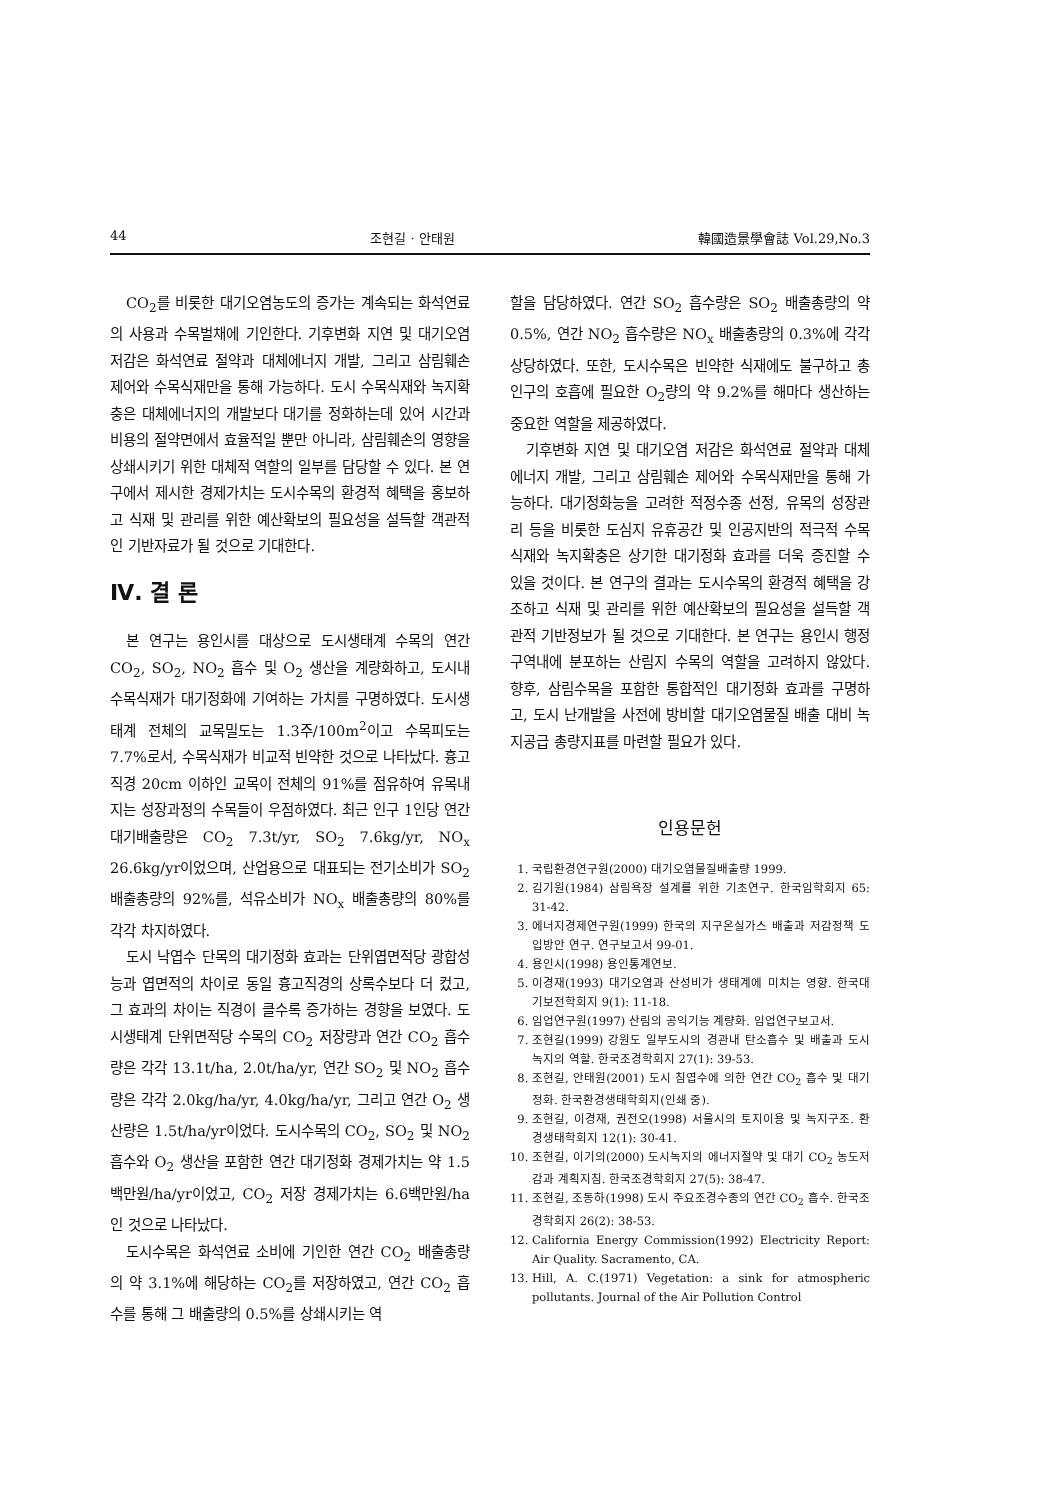44 조현길 · 안태원 韓國造景學會誌 Vol.29,No.3
CO<sub>2</sub>를 비롯한 대기오염농도의 증가는 계속되는 화석연료의 사용과 수목벌채에 기인한다. 기후변화 지연 및 대기오염 저감은 화석연료 절약과 대체에너지 개발, 그리고 삼림훼손 제어와 수목식재만을 통해 가능하다. 도시 수목식재와 녹지확충은 대체에너지의 개발보다 대기를 정화하는데 있어 시간과 비용의 절약면에서 효율적일 뿐만 아니라, 삼림훼손의 영향을 상쇄시키기 위한 대체적 역할의 일부를 담당할 수 있다. 본 연구에서 제시한 경제가치는 도시수목의 환경적 혜택을 홍보하고 식재 및 관리를 위한 예산확보의 필요성을 설득할 객관적인 기반자료가 될 것으로 기대한다.
Ⅳ. 결 론
본 연구는 용인시를 대상으로 도시생태계 수목의 연간 CO<sub>2</sub>, SO<sub>2</sub>, NO<sub>2</sub> 흡수 및 O<sub>2</sub> 생산을 계량화하고, 도시내 수목식재가 대기정화에 기여하는 가치를 구명하였다. 도시생태계 전체의 교목밀도는 1.3주/100m<sup>2</sup>이고 수목피도는 7.7%로서, 수목식재가 비교적 빈약한 것으로 나타났다. 흉고직경 20cm 이하인 교목이 전체의 91%를 점유하여 유목내지는 성장과정의 수목들이 우점하였다. 최근 인구 1인당 연간 대기배출량은 CO<sub>2</sub> 7.3t/yr, SO<sub>2</sub> 7.6kg/yr, NO<sub>x</sub> 26.6kg/yr이었으며, 산업용으로 대표되는 전기소비가 SO<sub>2</sub> 배출총량의 92%를, 석유소비가 NO<sub>x</sub> 배출총량의 80%를 각각 차지하였다.
도시 낙엽수 단목의 대기정화 효과는 단위엽면적당 광합성능과 엽면적의 차이로 동일 흉고직경의 상록수보다 더 컸고, 그 효과의 차이는 직경이 클수록 증가하는 경향을 보였다. 도시생태계 단위면적당 수목의 CO<sub>2</sub> 저장량과 연간 CO<sub>2</sub> 흡수량은 각각 13.1t/ha, 2.0t/ha/yr, 연간 SO<sub>2</sub> 및 NO<sub>2</sub> 흡수량은 각각 2.0kg/ha/yr, 4.0kg/ha/yr, 그리고 연간 O<sub>2</sub> 생산량은 1.5t/ha/yr이었다. 도시수목의 CO<sub>2</sub>, SO<sub>2</sub> 및 NO<sub>2</sub> 흡수와 O<sub>2</sub> 생산을 포함한 연간 대기정화 경제가치는 약 1.5백만원/ha/yr이었고, CO<sub>2</sub> 저장 경제가치는 6.6백만원/ha인 것으로 나타났다.
도시수목은 화석연료 소비에 기인한 연간 CO<sub>2</sub> 배출총량의 약 3.1%에 해당하는 CO<sub>2</sub>를 저장하였고, 연간 CO<sub>2</sub> 흡수를 통해 그 배출량의 0.5%를 상쇄시키는 역
할을 담당하였다. 연간 SO<sub>2</sub> 흡수량은 SO<sub>2</sub> 배출총량의 약 0.5%, 연간 NO<sub>2</sub> 흡수량은 NO<sub>x</sub> 배출총량의 0.3%에 각각 상당하였다. 또한, 도시수목은 빈약한 식재에도 불구하고 총인구의 호흡에 필요한 O<sub>2</sub>량의 약 9.2%를 해마다 생산하는 중요한 역할을 제공하였다.
기후변화 지연 및 대기오염 저감은 화석연료 절약과 대체에너지 개발, 그리고 삼림훼손 제어와 수목식재만을 통해 가능하다. 대기정화능을 고려한 적정수종 선정, 유목의 성장관리 등을 비롯한 도심지 유휴공간 및 인공지반의 적극적 수목식재와 녹지확충은 상기한 대기정화 효과를 더욱 증진할 수 있을 것이다. 본 연구의 결과는 도시수목의 환경적 혜택을 강조하고 식재 및 관리를 위한 예산확보의 필요성을 설득할 객관적 기반정보가 될 것으로 기대한다. 본 연구는 용인시 행정구역내에 분포하는 산림지 수목의 역할을 고려하지 않았다. 향후, 삼림수목을 포함한 통합적인 대기정화 효과를 구명하고, 도시 난개발을 사전에 방비할 대기오염물질 배출 대비 녹지공급 총량지표를 마련할 필요가 있다.
인용문헌
1. 국립환경연구원(2000) 대기오염물질배출량 1999.
2. 김기원(1984) 삼림욕장 설계를 위한 기초연구. 한국임학회지 65: 31-42.
3. 에너지경제연구원(1999) 한국의 지구온실가스 배출과 저감정책 도입방안 연구. 연구보고서 99-01.
4. 용인시(1998) 용인통계연보.
5. 이경재(1993) 대기오염과 산성비가 생태계에 미치는 영향. 한국대기보전학회지 9(1): 11-18.
6. 임업연구원(1997) 산림의 공익기능 계량화. 임업연구보고서.
7. 조현길(1999) 강원도 일부도시의 경관내 탄소흡수 및 배출과 도시녹지의 역할. 한국조경학회지 27(1): 39-53.
8. 조현길, 안태원(2001) 도시 침엽수에 의한 연간 CO<sub>2</sub> 흡수 및 대기정화. 한국환경생태학회지(인쇄 중).
9. 조현길, 이경재, 권전오(1998) 서울시의 토지이용 및 녹지구조. 환경생태학회지 12(1): 30-41.
10. 조현길, 이기의(2000) 도시녹지의 에너지절약 및 대기 CO<sub>2</sub> 농도저감과 계획지침. 한국조경학회지 27(5): 38-47.
11. 조현길, 조동하(1998) 도시 주요조경수종의 연간 CO<sub>2</sub> 흡수. 한국조경학회지 26(2): 38-53.
12. California Energy Commission(1992) Electricity Report: Air Quality. Sacramento, CA.
13. Hill, A. C.(1971) Vegetation: a sink for atmospheric pollutants. Journal of the Air Pollution Control